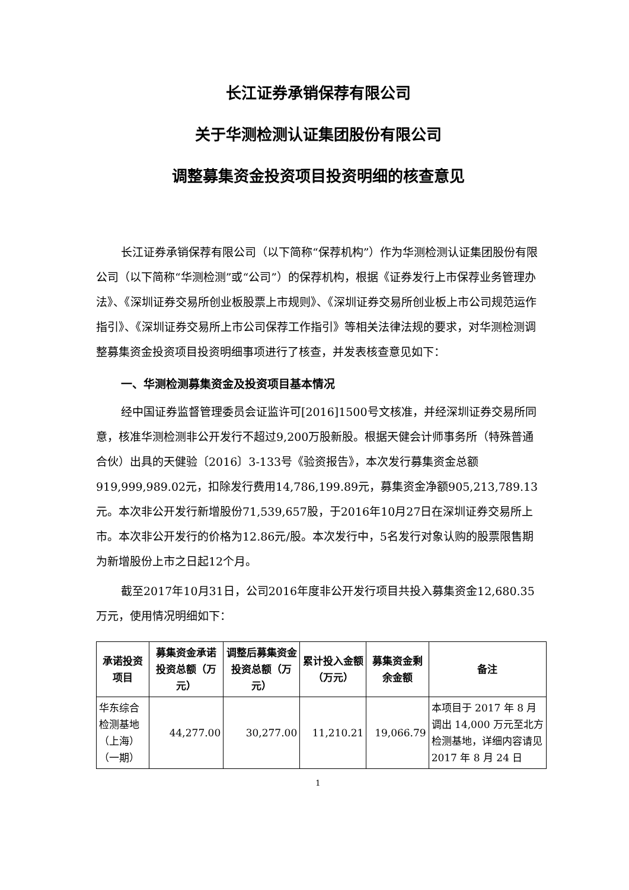长江证券承销保荐有限公司
关于华测检测认证集团股份有限公司
调整募集资金投资项目投资明细的核查意见
长江证券承销保荐有限公司（以下简称“保荐机构”）作为华测检测认证集团股份有限公司（以下简称“华测检测”或“公司”）的保荐机构，根据《证券发行上市保荐业务管理办法》、《深圳证券交易所创业板股票上市规则》、《深圳证券交易所创业板上市公司规范运作指引》、《深圳证券交易所上市公司保荐工作指引》等相关法律法规的要求，对华测检测调整募集资金投资项目投资明细事项进行了核查，并发表核查意见如下：
一、华测检测募集资金及投资项目基本情况
经中国证券监督管理委员会证监许可[2016]1500号文核准，并经深圳证券交易所同意，核准华测检测非公开发行不超过9,200万股新股。根据天健会计师事务所（特殊普通合伙）出具的天健验〔2016〕3-133号《验资报告》，本次发行募集资金总额919,999,989.02元，扣除发行费用14,786,199.89元，募集资金净额905,213,789.13元。本次非公开发行新增股份71,539,657股，于2016年10月27日在深圳证券交易所上市。本次非公开发行的价格为12.86元/股。本次发行中，5名发行对象认购的股票限售期为新增股份上市之日起12个月。
截至2017年10月31日，公司2016年度非公开发行项目共投入募集资金12,680.35万元，使用情况明细如下：
| 承诺投资项目 | 募集资金承诺投资总额（万元） | 调整后募集资金投资总额（万元） | 累计投入金额（万元） | 募集资金剩余金额 | 备注 |
| --- | --- | --- | --- | --- | --- |
| 华东综合检测基地（上海）（一期） | 44,277.00 | 30,277.00 | 11,210.21 | 19,066.79 | 本项目于 2017 年 8 月调出 14,000 万元至北方检测基地，详细内容请见 2017 年 8 月 24 日 |
1